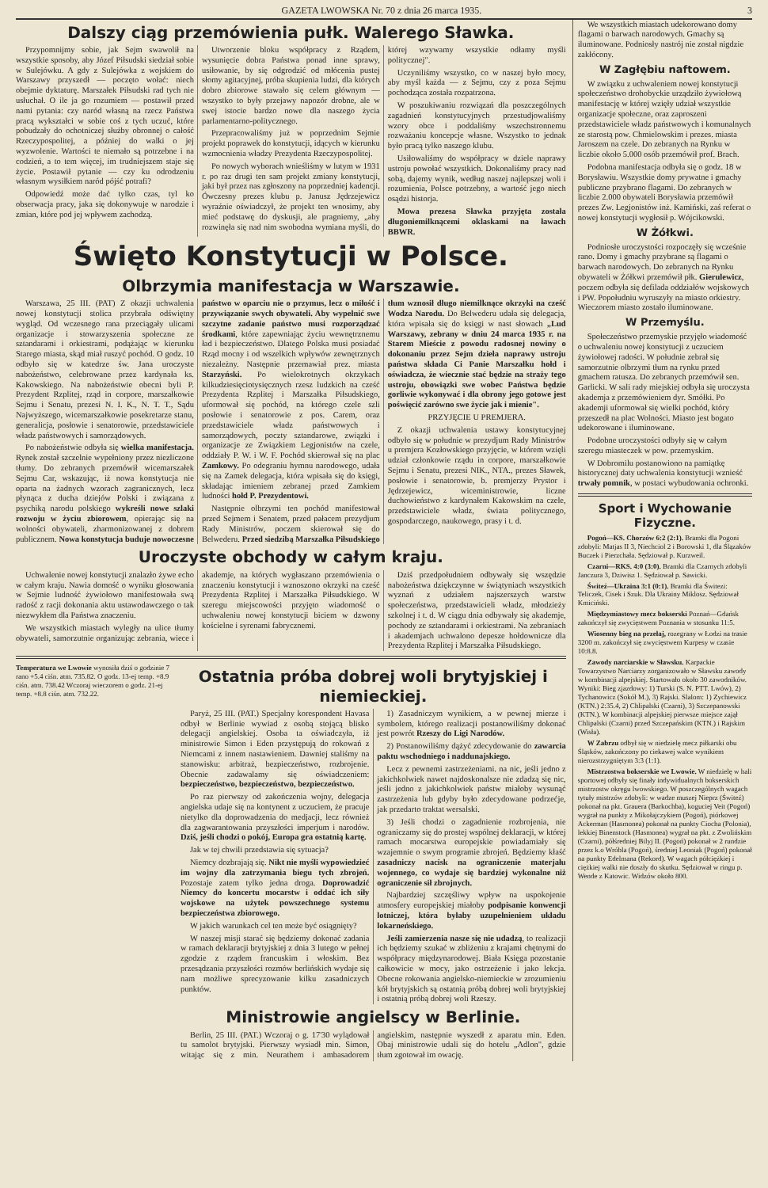GAZETA LWOWSKA Nr. 70 z dnia 26 marca 1935. 3
Dalszy ciąg przemówienia pułk. Walerego Sławka.
Przypomnijmy sobie, jak Sejm swawolił na wszystkie sposoby, aby Józef Piłsudski siedział sobie w Sulejówku. A gdy z Sulejówka z wojskiem do Warszawy przyszedł — poczęto wołać: niech obejmie dyktaturę. Marszałek Piłsudski rad tych nie usłuchał. O ile ja go rozumiem — postawił przed nami pytania: czy naród własną na rzecz Państwa pracą wykształci w sobie coś z tych uczuć, które pobudzały do ochotniczej służby obronnej o całość Rzeczypospolitej, a później do walki o jej wyzwolenie. Wartości te niemało są potrzebne i na codzień, a to tem więcej, im trudniejszem staje się życie. Postawił pytanie — czy ku odrodzeniu własnym wysiłkiem naród pójść potrafi?
Odpowiedź może dać tylko czas, tyl ko obserwacja pracy, jaka się dokonywuje w narodzie i zmian, które pod jej wpływem zachodzą.
Utworzenie bloku współpracy z Rządem, wysunięcie dobra Państwa ponad inne sprawy, usiłowanie, by się odgrodzić od młócenia pustej słomy agitacyjnej, próba skupienia ludzi, dla których dobro zbiorowe stawało się celem głównym — wszystko to były przejawy napozór drobne, ale w swej istocie bardzo nowe dla naszego życia parlamentarno-politycznego.
Przepracowaliśmy już w poprzednim Sejmie projekt poprawek do konstytucji, idących w kierunku wzmocnienia władzy Prezydenta Rzeczypospolitej.
Po nowych wyborach wnieśliśmy w lutym w 1931 r. po raz drugi ten sam projekt zmiany konstytucji, jaki był przez nas zgłoszony na poprzedniej kadencji. Ówczesny prezes klubu p. Janusz Jędrzejewicz wyraźnie oświadczył, że projekt ten wnosimy, aby mieć podstawę do dyskusji, ale pragniemy, „aby rozwinęła się nad nim swobodna wymiana myśli, do której wzywamy wszystkie odłamy myśli politycznej".
Uczyniliśmy wszystko, co w naszej było mocy, aby myśl każda — z Sejmu, czy z poza Sejmu pochodząca została rozpatrzona.
W poszukiwaniu rozwiązań dla poszczególnych zagadnień konstytucyjnych przestudjowaliśmy wzory obce i poddaliśmy wszechstronnemu rozważaniu koncepcje własne. Wszystko to jednak było pracą tylko naszego klubu.
Usiłowaliśmy do współpracy w dziele naprawy ustroju powołać wszystkich. Dokonaliśmy pracy nad sobą, dajemy wynik, według naszej najlepszej woli i rozumienia, Polsce potrzebny, a wartość jego niech osądzi historja.
Mowa prezesa Sławka przyjęta została długoniemilknącemi oklaskami na ławach BBWR.
Święto Konstytucji w Polsce.
Olbrzymia manifestacja w Warszawie.
Warszawa, 25 III. (PAT) Z okazji uchwalenia nowej konstytucji stolica przybrała odświętny wygląd. Od wczesnego rana przeciągały ulicami organizacje i stowarzyszenia społeczne ze sztandarami i orkiestrami, podążając w kierunku Starego miasta, skąd miał ruszyć pochód. O godz. 10 odbyło się w katedrze św. Jana uroczyste nabożeństwo, celebrowane przez kardynała ks. Kakowskiego. Na nabożeństwie obecni byli P. Prezydent Rzplitej, rząd in corpore, marszałkowie Sejmu i Senatu, prezesi N. I. K., N. T. T., Sądu Najwyższego, wicemarszałkowie posekretarze stanu, generalicja, posłowie i senatorowie, przedstawiciele władz państwowych i samorządowych.
Po nabożeństwie odbyła się wielka manifestacja. Rynek został szczelnie wypełniony przez niezliczone tłumy. Do zebranych przemówił wicemarszałek Sejmu Car, wskazując, iż nowa konstytucja nie oparta na żadnych wzorach zagranicznych, lecz płynąca z ducha dziejów Polski i związana z psychiką narodu polskiego wykreśli nowe szlaki rozwoju w życiu zbiorowem, opierając się na wolności obywateli, zharmonizowanej z dobrem publicznem. Nowa konstytucja buduje nowoczesne państwo w oparciu nie o przymus, lecz o miłość i przywiązanie swych obywateli. Aby wypełnić swe szczytne zadanie państwo musi rozporządzać środkami, które zapewniając życiu wewnętrznemu ład i bezpieczeństwo. Dlatego Polska musi posiadać Rząd mocny i od wszelkich wpływów zewnętrznych niezależny. Następnie przemawiał prez. miasta Starzyński. Po wielokrotnych okrzykach kilkudziesięciotysięcznych rzesz ludzkich na cześć Prezydenta Rzplitej i Marszałka Piłsudskiego, uformował się pochód, na którego czele szli posłowie i senatorowie z pos. Carem, oraz przedstawiciele władz państwowych i samorządowych, poczty sztandarowe, związki i organizacje ze Związkiem Legjonistów na czele, oddziały P. W. i W. F. Pochód skierował się na plac Zamkowy. Po odegraniu hymnu narodowego, udała się na Zamek delegacja, która wpisała się do księgi, składając imieniem zebranej przed Zamkiem ludności hołd P. Prezydentowi.
Następnie olbrzymi ten pochód manifestował przed Sejmem i Senatem, przed pałacem prezydjum Rady Ministrów, poczem skierował się do Belwederu. Przed siedzibą Marszałka Piłsudskiego tłum wznosił długo niemilknące okrzyki na cześć Wodza Narodu. Do Belwederu udała się delegacja, która wpisała się do księgi w nast słowach „Lud Warszawy, zebrany w dniu 24 marca 1935 r. na Starem Mieście z powodu radosnej nowiny o dokonaniu przez Sejm dzieła naprawy ustroju państwa składa Ci Panie Marszałku hołd i oświadcza, że wiecznie stać będzie na straży tego ustroju, obowiązki swe wobec Państwa będzie gorliwie wykonywać i dla obrony jego gotowe jest poświęcić zarówno swe życie jak i mienie".
PRZYJĘCIE U PREMJERA.
Z okazji uchwalenia ustawy konstytucyjnej odbyło się w południe w prezydjum Rady Ministrów u premjera Kozłowskiego przyjęcie, w którem wzięli udział członkowie rządu in corpore, marszałkowie Sejmu i Senatu, prezesi NIK., NTA., prezes Sławek, posłowie i senatorowie, b. premjerzy Prystor i Jędrzejewicz, wiceministrowie, liczne duchowieństwo z kardynałem Kakowskim na czele, przedstawiciele władz, świata politycznego, gospodarczego, naukowego, prasy i t. d.
Uroczyste obchody w całym kraju.
Uchwalenie nowej konstytucji znalazło żywe echo w całym kraju. Nawia domość o wyniku głosowania w Sejmie ludność żywiołowo manifestowała swą radość z racji dokonania aktu ustawodawczego o tak niezwykłem dla Państwa znaczeniu.
We wszystkich miastach wyległy na ulice tłumy obywateli, samorzutnie organizując zebrania, wiece i akademje, na których wygłaszano przemówienia o znaczeniu konstytucji i wznoszono okrzyki na cześć Prezydenta Rzplitej i Marszałka Piłsudskiego. W szeregu miejscowości przyjęto wiadomość o uchwaleniu nowej konstytucji biciem w dzwony kościelne i syrenami fabrycznemi.
Dziś przedpołudniem odbywały się wszędzie nabożeństwa dziękczynne w świątyniach wszystkich wyznań z udziałem najszerszych warstw społeczeństwa, przedstawicieli władz, młodzieży szkolnej i t. d. W ciągu dnia odbywały się akademje, pochody ze sztandarami i orkiestrami. Na zebraniach i akademjach uchwalono depesze hołdownicze dla Prezydenta Rzplitej i Marszałka Piłsudskiego.
Temperatura we Lwowie wynosiła dziś o godzinie 7 rano +5.4 ciśn. atm. 735.82. O godz. 13-ej temp. +8.9 ciśn. atm. 738.42 Wczoraj wieczorem o godz. 21-ej temp. +8.8 ciśn. atm. 732.22.
Ostatnia próba dobrej woli brytyjskiej i niemieckiej.
Paryż, 25 III. (PAT.) Specjalny korespondent Havasa odbył w Berlinie wywiad z osobą stojącą blisko delegacji angielskiej. Osoba ta oświadczyła, iż ministrowie Simon i Eden przystępują do rokowań z Niemcami z innem nastawieniem. Dawniej staliśmy na stanowisku: arbitraż, bezpieczeństwo, rozbrojenie. Obecnie zadawalamy się oświadczeniem: bezpieczeństwo, bezpieczeństwo, bezpieczeństwo.
Po raz pierwszy od zakończenia wojny, delegacja angielska udaje się na kontynent z uczuciem, że pracuje nietylko dla doprowadzenia do medjacji, lecz również dla zagwarantowania przyszłości imperjum i narodów. Dziś, jeśli chodzi o pokój, Europa gra ostatnią kartę.
Jak w tej chwili przedstawia się sytuacja?
Niemcy dozbrajają się. Nikt nie myśli wypowiedzieć im wojny dla zatrzymania biegu tych zbrojeń. Pozostaje zatem tylko jedna droga. Doprowadzić Niemcy do koncertu mocarstw i oddać ich siły wojskowe na użytek powszechnego systemu bezpieczeństwa zbiorowego.
W jakich warunkach cel ten może być osiągnięty?
W naszej misji starać się będziemy dokonać zadania w ramach deklaracji brytyjskiej z dnia 3 lutego w pełnej zgodzie z rządem francuskim i włoskim. Bez przesądzania przyszłości rozmów berlińskich wydaje się nam możliwe sprecyzowanie kilku zasadniczych punktów.
1) Zasadniczym wynikiem, a w pewnej mierze i symbolem, którego realizacji postanowiliśmy dokonać jest powrót Rzeszy do Ligi Narodów.
2) Postanowiliśmy dążyć zdecydowanie do zawarcia paktu wschodniego i naddunajskiego.
Lecz z pewnemi zastrzeżeniami. na nic, jeśli jedno z jakichkolwiek nawet najdoskonalsze nie zdadzą się nic, jeśli jedno z jakichkolwiek państw miałoby wysunąć zastrzeżenia lub gdyby było zdecydowane podrzećje, jak przedarto traktat wersalski.
3) Jeśli chodzi o zagadnienie rozbrojenia, nie ograniczamy się do prostej wspólnej deklaracji, w której ramach mocarstwa europejskie powiadamiały się wzajemnie o swym programie zbrojeń. Będziemy kłaść zasadniczy nacisk na ograniczenie materjału wojennego, co wydaje się bardziej wykonalne niż ograniczenie sił zbrojnych.
Najbardziej szczęśliwy wpływ na uspokojenie atmosfery europejskiej miałoby podpisanie konwencji lotniczej, która byłaby uzupełnieniem układu lokarneńskiego.
Jeśli zamierzenia nasze się nie udadzą, to realizacji ich będziemy szukać w zbliżeniu z krajami chętnymi do współpracy międzynarodowej. Biała Księga pozostanie całkowicie w mocy, jako ostrzeżenie i jako lekcja. Obecne rokowania angielsko-niemieckie w zrozumieniu kół brytyjskich są ostatnią próbą dobrej woli brytyjskiej i ostatnią próbą dobrej woli Rzeszy.
Ministrowie angielscy w Berlinie.
Berlin, 25 III. (PAT.) Wczoraj o g. 17'30 wylądował tu samolot brytyjski. Pierwszy wysiadł min. Simon, witając się z min. Neurathem i ambasadorem angielskim, następnie wyszedł z aparatu min. Eden. Obaj ministrowie udali się do hotelu „Adlon", gdzie tłum zgotował im owację.
We wszystkich miastach udekorowano domy flagami o barwach narodowych. Gmachy są iluminowane. Podniosły nastrój nie został nigdzie zakłócony.
W Zagłębiu naftowem.
W związku z uchwaleniem nowej konstytucji społeczeństwo drohobyckie urządziło żywiołową manifestację w której wzięły udział wszystkie organizacje społeczne, oraz zaproszeni przedstawiciele władz państwowych i komunalnych ze starostą pow. Chmielowskim i prezes. miasta Jaroszem na czele. Do zebranych na Rynku w liczbie około 5.000 osób przemówił prof. Brach.
Podobna manifestacja odbyła się o godz. 18 w Borysławiu. Wszystkie domy prywatne i gmachy publiczne przybrano flagami. Do zebranych w liczbie 2.000 obywateli Borysławia przemówił prezes Zw. Legjonistów inż. Kamiński, zaś referat o nowej konstytucji wygłosił p. Wójcikowski.
W Żółkwi.
Podniosłe uroczystości rozpoczęły się wcześnie rano. Domy i gmachy przybrane są flagami o barwach narodowych. Do zebranych na Rynku obywateli w Żółkwi przemówił płk. Gierulewicz, poczem odbyła się defilada oddziałów wojskowych i PW. Popołudniu wyruszyły na miasto orkiestry. Wieczorem miasto zostało iluminowane.
W Przemyślu.
Społeczeństwo przemyskie przyjęło wiadomość o uchwaleniu nowej konstytucji z uczuciem żywiołowej radości. W południe zebrał się samorzutnie olbrzymi tłum na rynku przed gmachem ratusza. Do zebranych przemówił sen. Garlicki. W sali rady miejskiej odbyła się uroczysta akademja z przemówieniem dyr. Smółki. Po akademji uformował się wielki pochód, który przeszedł na plac Wolności. Miasto jest bogato udekorowane i iluminowane.
Podobne uroczystości odbyły się w całym szeregu miasteczek w pow. przemyskim.
W Dobromilu postanowiono na pamiątkę historycznej daty uchwalenia konstytucji wznieść trwały pomnik, w postaci wybudowania ochronki.
Sport i Wychowanie Fizyczne.
Pogoń—KS. Chorzów 6:2 (2:1). Bramki dla Pogoni zdobyli: Matjas II 3, Niechciol 2 i Borowski 1, dla Ślązaków Buczek i Pierzchała. Sędziował p. Kurzweil.
Czarni—RKS. 4:0 (3:0). Bramki dla Czarnych zdobyli Janczura 3, Dziwisz 1. Sędziował p. Sawicki.
Świteź—Ukraina 3:1 (0:1). Bramki dla Świtezi: Teliczek, Cisek i Szuk. Dla Ukrainy Miklosz. Sędziował Kmiciński.
Międzymiastowy mecz bokserski Poznań—Gdańsk zakończył się zwycięstwem Poznania w stosunku 11:5.
Wiosenny bieg na przełaj, rozegrany w Łodzi na trasie 3200 m. zakończył się zwycięstwem Kurpesy w czasie 10:8.8.
Zawody narciarskie w Sławsku. Karpackie Towarzystwo Narciarzy zorganizowało w Sławsku zawody w kombinacji alpejskiej. Startowało około 30 zawodników. Wyniki: Bieg zjazdowy: 1) Turski (S. N. PTT. Lwów), 2) Tychanowicz (Sokół M.), 3) Rajski. Slalom: 1) Zychiewicz (KTN.) 2:35.4, 2) Chlipalski (Czarni), 3) Szczepanowski (KTN.). W kombinacji alpejskiej pierwsze miejsce zajął Chlipalski (Czarni) przed Szczepańskim (KTN.) i Rajskim (Wisła).
W Zabrzu odbył się w niedzielę mecz piłkarski obu Śląsków, zakończony po ciekawej walce wynikiem nierozstrzygniętym 3:3 (1:1).
Mistrzostwa bokserskie we Lwowie. W niedzielę w hali sportowej odbyły się finały indywidualnych bokserskich mistrzostw okręgu lwowskiego. W poszczególnych wagach tytuły mistrzów zdobyli: w wadze muszej Nieprz (Świteź) pokonał na pkt. Grauera (Barkochba), koguciej Veit (Pogoń) wygrał na punkty z Mikołajczykiem (Pogoń), piórkowej Ackerman (Hasmonea) pokonał na punkty Ciocha (Polonia), lekkiej Binenstock (Hasmonea) wygrał na pkt. z Zwolińskim (Czarni), półśredniej Bilyj II. (Pogoń) pokonał w 2 rundzie przez k.o Wróbla (Pogoń), średniej Leoniak (Pogoń) pokonał na punkty Edelmana (Rekord). W wagach półciężkiej i ciężkiej walki nie doszły do skutku. Sędziował w ringu p. Wende z Katowic. Widzów około 800.